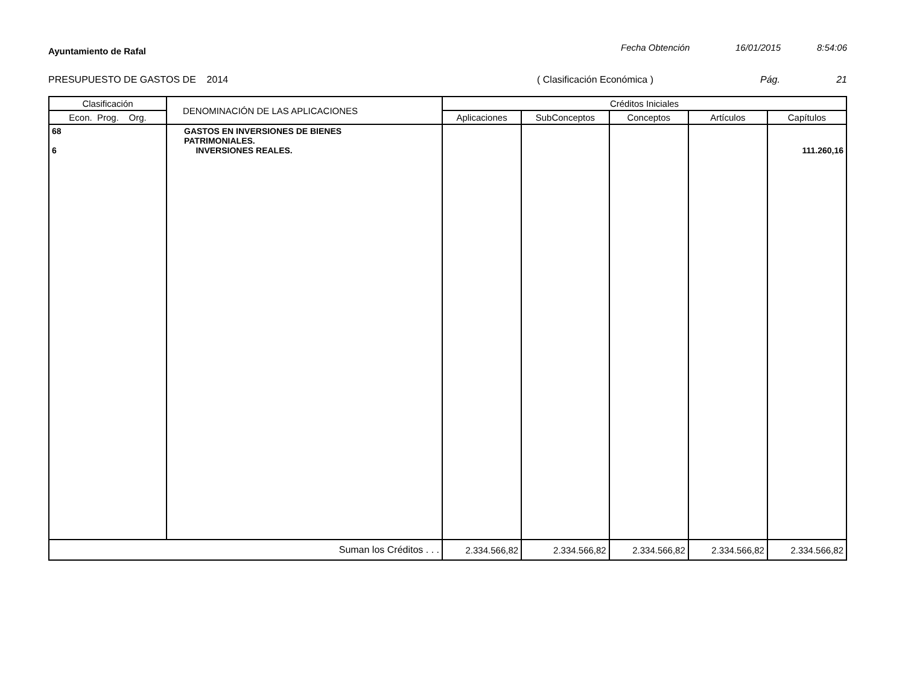Ayuntamiento de Rafal
Fecha Obtención 16/01/2015 8:54:06
PRESUPUESTO DE GASTOS DE 2014 ( Clasificación Económica ) Pág. 21
| Clasificación | DENOMINACIÓN DE LAS APLICACIONES | Créditos Iniciales | | | | |
| --- | --- | --- | --- | --- | --- | --- |
| Econ. Prog. Org. | | Aplicaciones | SubConceptos | Conceptos | Artículos | Capítulos |
| 68 6 | GASTOS EN INVERSIONES DE BIENES PATRIMONIALES. INVERSIONES REALES. | | | | | 111.260,16 |
| Suman los Créditos . . . | | 2.334.566,82 | 2.334.566,82 | 2.334.566,82 | 2.334.566,82 | 2.334.566,82 |